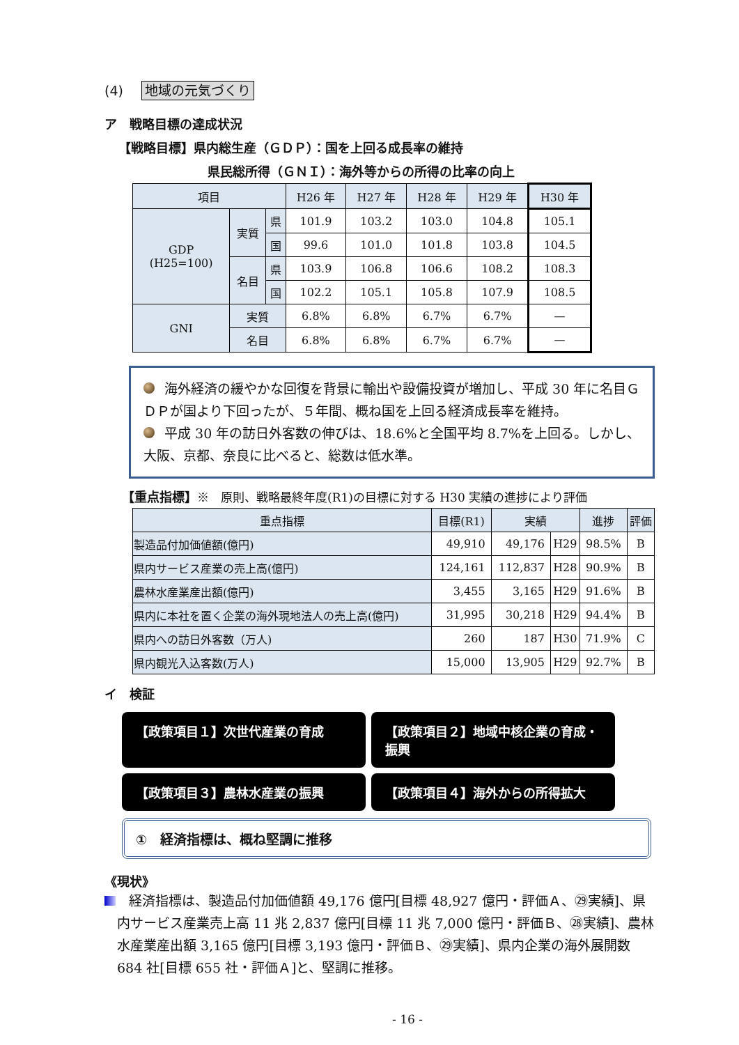(4) 地域の元気づくり
ア　戦略目標の達成状況
【戦略目標】県内総生産（ＧＤＰ）：国を上回る成長率の維持
県民総所得（ＧＮＩ）：海外等からの所得の比率の向上
| 項目 | | | H26 年 | H27 年 | H28 年 | H29 年 | H30 年 |
| --- | --- | --- | --- | --- | --- | --- | --- |
| GDP (H25=100) | 実質 | 県 | 101.9 | 103.2 | 103.0 | 104.8 | 105.1 |
| | | 国 | 99.6 | 101.0 | 101.8 | 103.8 | 104.5 |
| | 名目 | 県 | 103.9 | 106.8 | 106.6 | 108.2 | 108.3 |
| | | 国 | 102.2 | 105.1 | 105.8 | 107.9 | 108.5 |
| GNI | 実質 | | 6.8% | 6.8% | 6.7% | 6.7% | — |
| | 名目 | | 6.8% | 6.8% | 6.7% | 6.7% | — |
海外経済の緩やかな回復を背景に輸出や設備投資が増加し、平成 30 年に名目ＧＤＰが国より下回ったが、５年間、概ね国を上回る経済成長率を維持。
平成 30 年の訪日外客数の伸びは、18.6%と全国平均 8.7%を上回る。しかし、大阪、京都、奈良に比べると、総数は低水準。
【重点指標】※　原則、戦略最終年度(R1)の目標に対する H30 実績の進捗により評価
| 重点指標 | 目標(R1) | 実績 | | 進捗 | 評価 |
| --- | --- | --- | --- | --- | --- |
| 製造品付加価値額(億円) | 49,910 | 49,176 | H29 | 98.5% | B |
| 県内サービス産業の売上高(億円) | 124,161 | 112,837 | H28 | 90.9% | B |
| 農林水産業産出額(億円) | 3,455 | 3,165 | H29 | 91.6% | B |
| 県内に本社を置く企業の海外現地法人の売上高(億円) | 31,995 | 30,218 | H29 | 94.4% | B |
| 県内への訪日外客数（万人) | 260 | 187 | H30 | 71.9% | C |
| 県内観光入込客数(万人) | 15,000 | 13,905 | H29 | 92.7% | B |
イ　検証
【政策項目１】次世代産業の育成
【政策項目２】地域中核企業の育成・振興
【政策項目３】農林水産業の振興
【政策項目４】海外からの所得拡大
①　経済指標は、概ね堅調に推移
《現状》
　経済指標は、製造品付加価値額 49,176 億円[目標 48,927 億円・評価Ａ、㉙実績]、県内サービス産業売上高 11 兆 2,837 億円[目標 11 兆 7,000 億円・評価Ｂ、㉘実績]、農林水産業産出額 3,165 億円[目標 3,193 億円・評価Ｂ、㉙実績]、県内企業の海外展開数 684 社[目標 655 社・評価Ａ]と、堅調に推移。
- 16 -